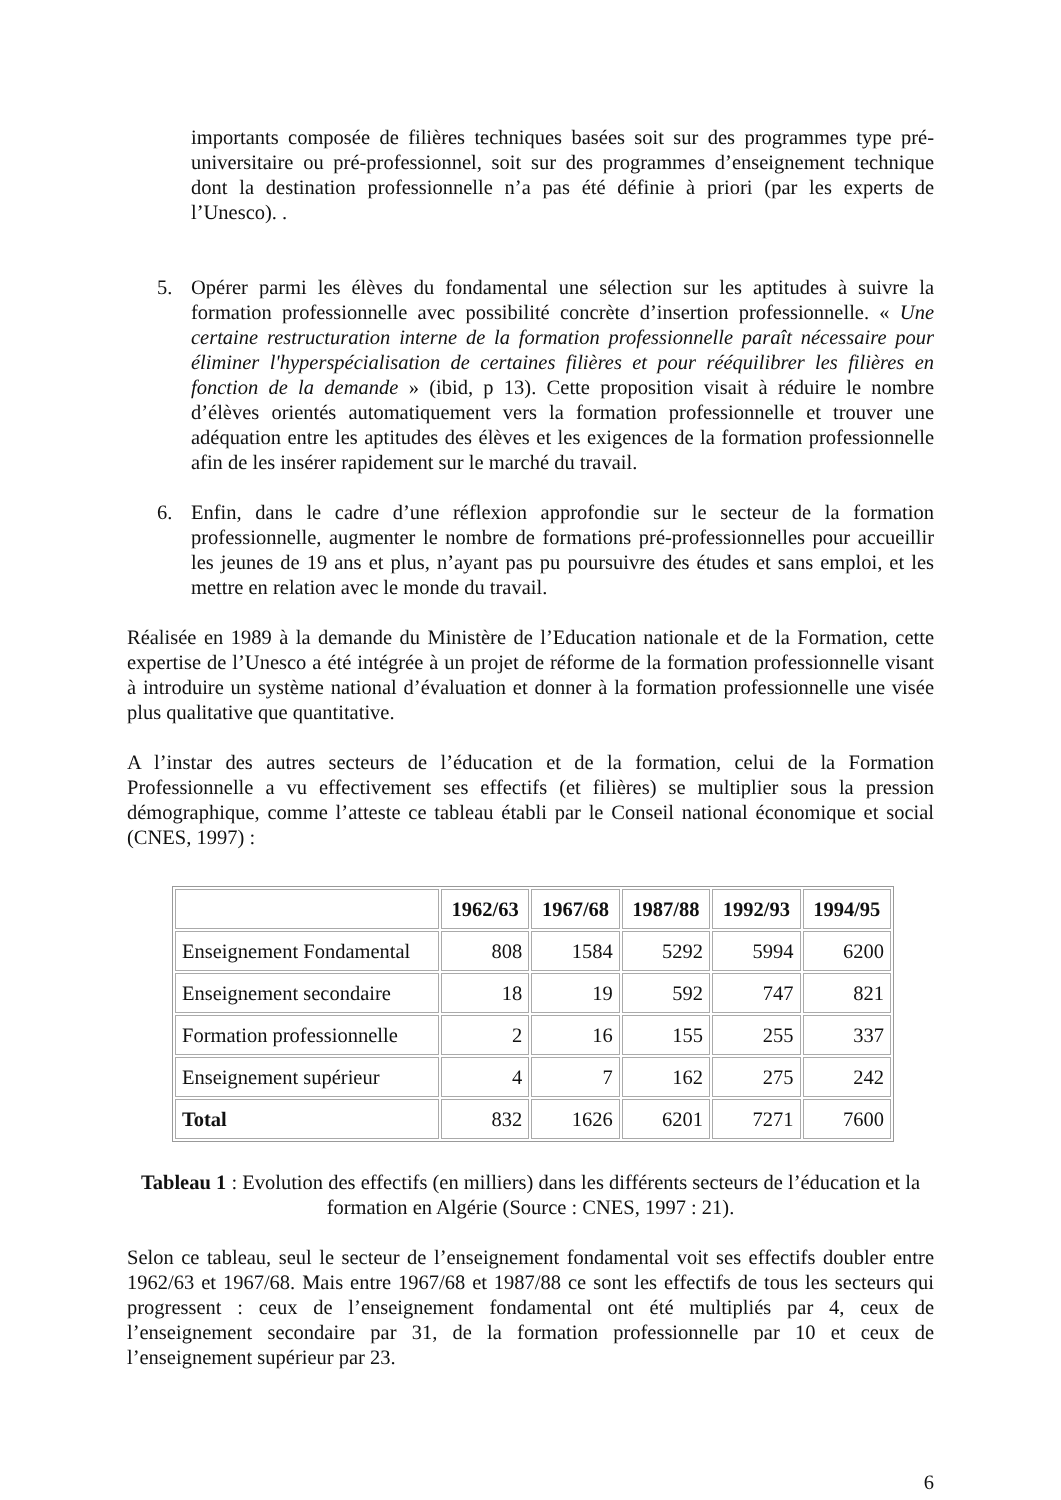importants composée de filières techniques basées soit sur des programmes type pré-universitaire ou pré-professionnel, soit sur des programmes d’enseignement technique dont la destination professionnelle n’a pas été définie à priori (par les experts de l’Unesco). .
5. Opérer parmi les élèves du fondamental une sélection sur les aptitudes à suivre la formation professionnelle avec possibilité concrète d’insertion professionnelle. « Une certaine restructuration interne de la formation professionnelle paraît nécessaire pour éliminer l'hyperspécialisation de certaines filières et pour rééquilibrer les filières en fonction de la demande » (ibid, p 13). Cette proposition visait à réduire le nombre d’élèves orientés automatiquement vers la formation professionnelle et trouver une adéquation entre les aptitudes des élèves et les exigences de la formation professionnelle afin de les insérer rapidement sur le marché du travail.
6. Enfin, dans le cadre d’une réflexion approfondie sur le secteur de la formation professionnelle, augmenter le nombre de formations pré-professionnelles pour accueillir les jeunes de 19 ans et plus, n’ayant pas pu poursuivre des études et sans emploi, et les mettre en relation avec le monde du travail.
Réalisée en 1989 à la demande du Ministère de l’Education nationale et de la Formation, cette expertise de l’Unesco a été intégrée à un projet de réforme de la formation professionnelle visant à introduire un système national d’évaluation et donner à la formation professionnelle une visée plus qualitative que quantitative.
A l’instar des autres secteurs de l’éducation et de la formation, celui de la Formation Professionnelle a vu effectivement ses effectifs (et filières) se multiplier sous la pression démographique, comme l’atteste ce tableau établi par le Conseil national économique et social (CNES, 1997) :
| | 1962/63 | 1967/68 | 1987/88 | 1992/93 | 1994/95 |
| --- | --- | --- | --- | --- | --- |
| Enseignement Fondamental | 808 | 1584 | 5292 | 5994 | 6200 |
| Enseignement secondaire | 18 | 19 | 592 | 747 | 821 |
| Formation professionnelle | 2 | 16 | 155 | 255 | 337 |
| Enseignement supérieur | 4 | 7 | 162 | 275 | 242 |
| Total | 832 | 1626 | 6201 | 7271 | 7600 |
Tableau 1 : Evolution des effectifs (en milliers) dans les différents secteurs de l’éducation et la formation en Algérie (Source : CNES, 1997 : 21).
Selon ce tableau, seul le secteur de l’enseignement fondamental voit ses effectifs doubler entre 1962/63 et 1967/68. Mais entre 1967/68 et 1987/88 ce sont les effectifs de tous les secteurs qui progressent : ceux de l’enseignement fondamental ont été multipliés par 4, ceux de l’enseignement secondaire par 31, de la formation professionnelle par 10 et ceux de l’enseignement supérieur par 23.
6